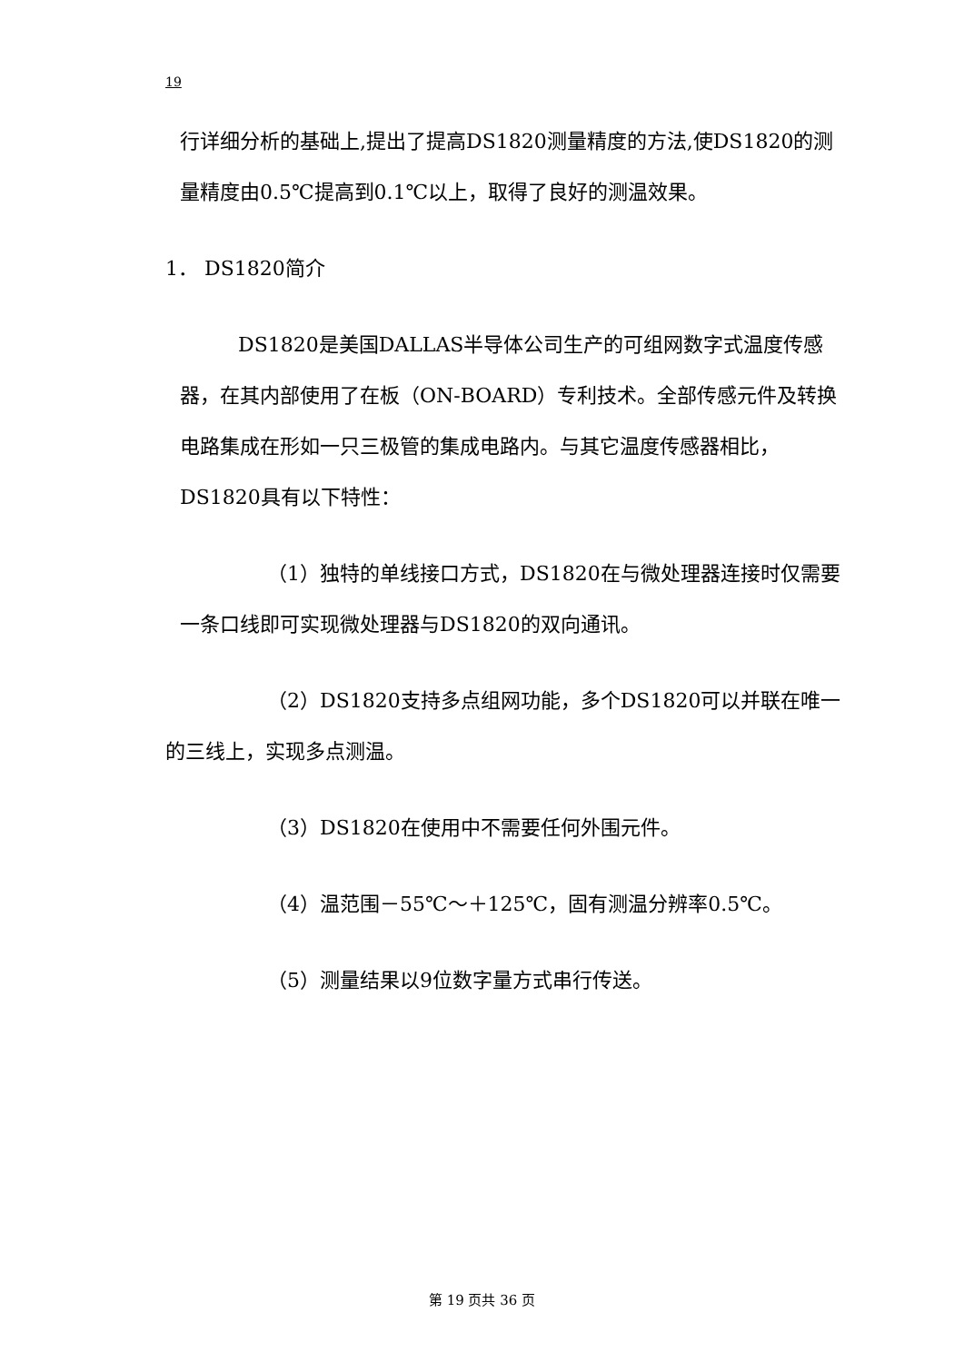19
行详细分析的基础上,提出了提高DS1820测量精度的方法,使DS1820的测量精度由0.5℃提高到0.1℃以上，取得了良好的测温效果。
1． DS1820简介
DS1820是美国DALLAS半导体公司生产的可组网数字式温度传感器，在其内部使用了在板（ON-BOARD）专利技术。全部传感元件及转换电路集成在形如一只三极管的集成电路内。与其它温度传感器相比，DS1820具有以下特性：
（1）独特的单线接口方式，DS1820在与微处理器连接时仅需要一条口线即可实现微处理器与DS1820的双向通讯。
（2）DS1820支持多点组网功能，多个DS1820可以并联在唯一的三线上，实现多点测温。
（3）DS1820在使用中不需要任何外围元件。
（4）温范围－55℃～＋125℃，固有测温分辨率0.5℃。
（5）测量结果以9位数字量方式串行传送。
第 19 页共 36 页